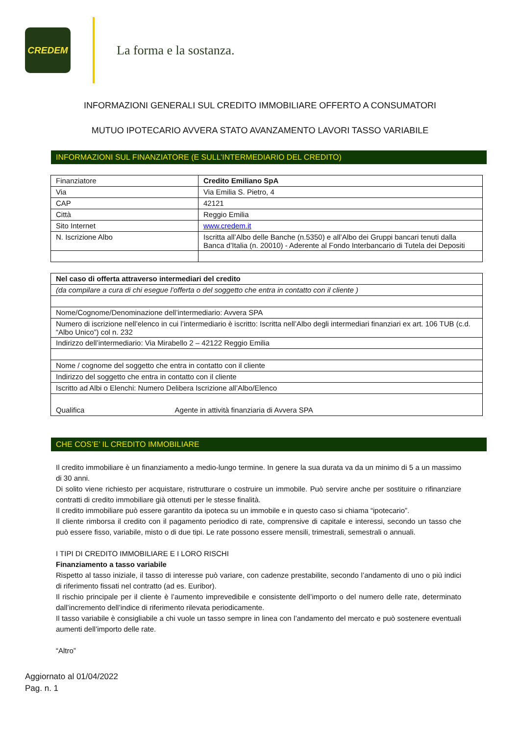CREDEM
La forma e la sostanza.
INFORMAZIONI GENERALI SUL CREDITO IMMOBILIARE OFFERTO A CONSUMATORI
MUTUO IPOTECARIO AVVERA STATO AVANZAMENTO LAVORI TASSO VARIABILE
INFORMAZIONI SUL FINANZIATORE (E SULL’INTERMEDIARIO DEL CREDITO)
| Finanziatore | Credito Emiliano SpA |
| Via | Via Emilia S. Pietro, 4 |
| CAP | 42121 |
| Città | Reggio Emilia |
| Sito Internet | www.credem.it |
| N. Iscrizione Albo | Iscritta all’Albo delle Banche (n.5350) e all’Albo dei Gruppi bancari tenuti dalla Banca d’Italia (n. 20010) - Aderente al Fondo Interbancario di Tutela dei Depositi |
| Nel caso di offerta attraverso intermediari del credito |
| (da compilare a cura di chi esegue l’offerta o del soggetto che entra in contatto con il cliente ) |
| Nome/Cognome/Denominazione dell’intermediario: Avvera SPA |
| Numero di iscrizione nell’elenco in cui l’intermediario è iscritto: Iscritta nell’Albo degli intermediari finanziari ex art. 106 TUB (c.d. “Albo Unico”) col n. 232 |
| Indirizzo dell’intermediario: Via Mirabello 2 – 42122 Reggio Emilia |
| Nome / cognome del soggetto che entra in contatto con il cliente |
| Indirizzo del soggetto che entra in contatto con il cliente |
| Iscritto ad Albi o Elenchi: Numero Delibera Iscrizione all’Albo/Elenco |
| Qualifica Agente in attività finanziaria di Avvera SPA |
CHE COS’E’ IL CREDITO IMMOBILIARE
Il credito immobiliare è un finanziamento a medio-lungo termine. In genere la sua durata va da un minimo di 5 a un massimo di 30 anni.
Di solito viene richiesto per acquistare, ristrutturare o costruire un immobile. Può servire anche per sostituire o rifinanziare contratti di credito immobiliare già ottenuti per le stesse finalità.
Il credito immobiliare può essere garantito da ipoteca su un immobile e in questo caso si chiama “ipotecario”.
Il cliente rimborsa il credito con il pagamento periodico di rate, comprensive di capitale e interessi, secondo un tasso che può essere fisso, variabile, misto o di due tipi. Le rate possono essere mensili, trimestrali, semestrali o annuali.
I TIPI DI CREDITO IMMOBILIARE E I LORO RISCHI
Finanziamento a tasso variabile
Rispetto al tasso iniziale, il tasso di interesse può variare, con cadenze prestabilite, secondo l’andamento di uno o più indici di riferimento fissati nel contratto (ad es. Euribor).
Il rischio principale per il cliente è l’aumento imprevedibile e consistente dell’importo o del numero delle rate, determinato dall’incremento dell’indice di riferimento rilevata periodicamente.
Il tasso variabile è consigliabile a chi vuole un tasso sempre in linea con l’andamento del mercato e può sostenere eventuali aumenti dell’importo delle rate.
“Altro”
Aggiornato al 01/04/2022
Pag. n. 1